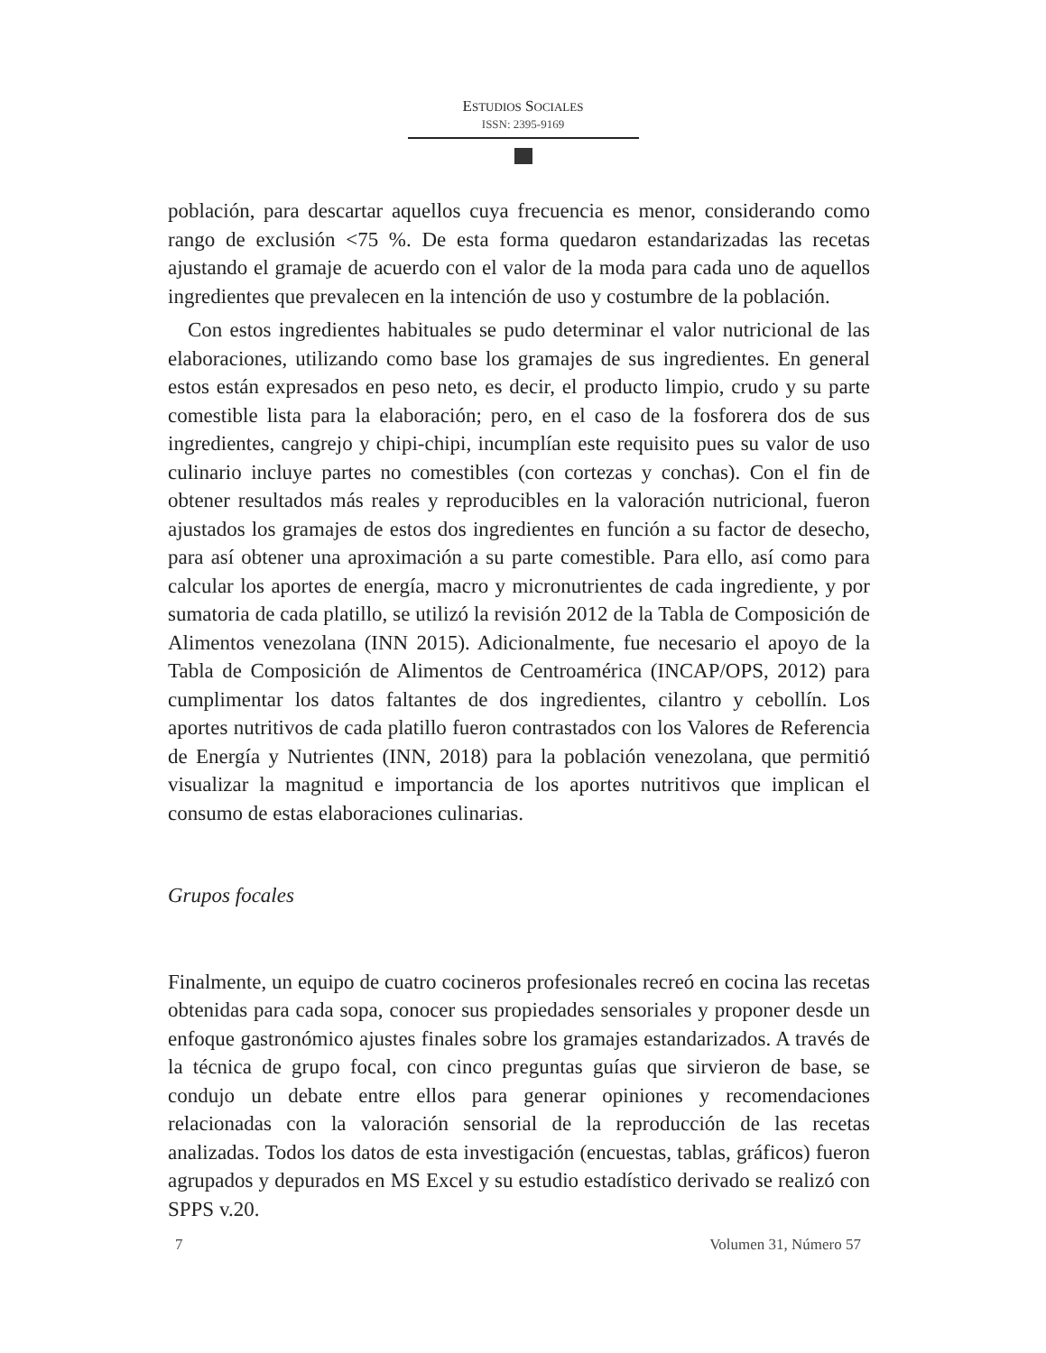ESTUDIOS SOCIALES
ISSN: 2395-9169
población, para descartar aquellos cuya frecuencia es menor, considerando como rango de exclusión <75 %. De esta forma quedaron estandarizadas las recetas ajustando el gramaje de acuerdo con el valor de la moda para cada uno de aquellos ingredientes que prevalecen en la intención de uso y costumbre de la población.
Con estos ingredientes habituales se pudo determinar el valor nutricional de las elaboraciones, utilizando como base los gramajes de sus ingredientes. En general estos están expresados en peso neto, es decir, el producto limpio, crudo y su parte comestible lista para la elaboración; pero, en el caso de la fosforera dos de sus ingredientes, cangrejo y chipi-chipi, incumplían este requisito pues su valor de uso culinario incluye partes no comestibles (con cortezas y conchas). Con el fin de obtener resultados más reales y reproducibles en la valoración nutricional, fueron ajustados los gramajes de estos dos ingredientes en función a su factor de desecho, para así obtener una aproximación a su parte comestible. Para ello, así como para calcular los aportes de energía, macro y micronutrientes de cada ingrediente, y por sumatoria de cada platillo, se utilizó la revisión 2012 de la Tabla de Composición de Alimentos venezolana (INN 2015). Adicionalmente, fue necesario el apoyo de la Tabla de Composición de Alimentos de Centroamérica (INCAP/OPS, 2012) para cumplimentar los datos faltantes de dos ingredientes, cilantro y cebollín. Los aportes nutritivos de cada platillo fueron contrastados con los Valores de Referencia de Energía y Nutrientes (INN, 2018) para la población venezolana, que permitió visualizar la magnitud e importancia de los aportes nutritivos que implican el consumo de estas elaboraciones culinarias.
Grupos focales
Finalmente, un equipo de cuatro cocineros profesionales recreó en cocina las recetas obtenidas para cada sopa, conocer sus propiedades sensoriales y proponer desde un enfoque gastronómico ajustes finales sobre los gramajes estandarizados. A través de la técnica de grupo focal, con cinco preguntas guías que sirvieron de base, se condujo un debate entre ellos para generar opiniones y recomendaciones relacionadas con la valoración sensorial de la reproducción de las recetas analizadas. Todos los datos de esta investigación (encuestas, tablas, gráficos) fueron agrupados y depurados en MS Excel y su estudio estadístico derivado se realizó con SPPS v.20.
7 Volumen 31, Número 57